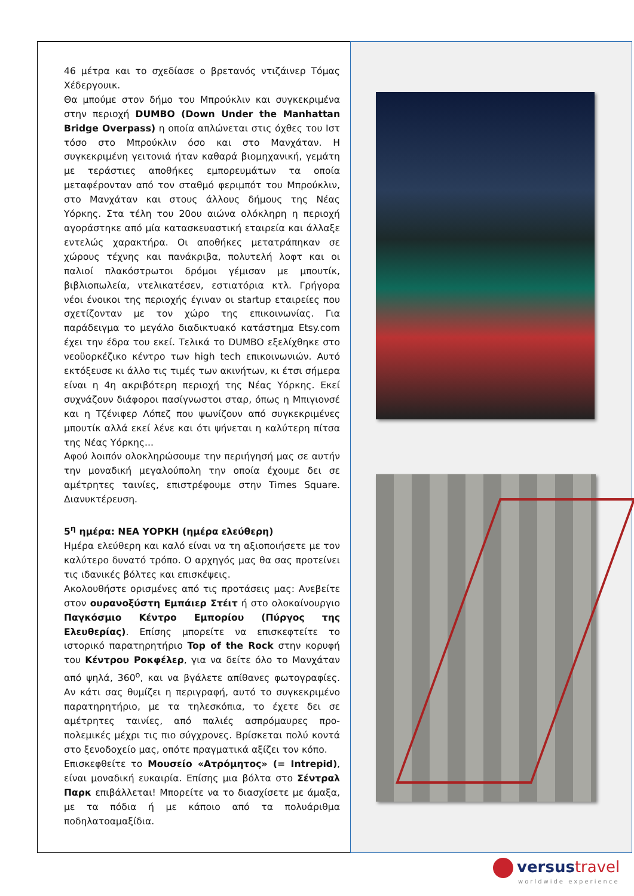46 μέτρα και το σχεδίασε ο βρετανός ντιζάινερ Τόμας Χέδεργουικ.
Θα μπούμε στον δήμο του Μπρούκλιν και συγκεκριμένα στην περιοχή DUMBO (Down Under the Manhattan Bridge Overpass) η οποία απλώνεται στις όχθες του Ιστ τόσο στο Μπρούκλιν όσο και στο Μανχάταν. Η συγκεκριμένη γειτονιά ήταν καθαρά βιομηχανική, γεμάτη με τεράστιες αποθήκες εμπορευμάτων τα οποία μεταφέρονταν από τον σταθμό φεριμπότ του Μπρούκλιν, στο Μανχάταν και στους άλλους δήμους της Νέας Υόρκης. Στα τέλη του 20ου αιώνα ολόκληρη η περιοχή αγοράστηκε από μία κατασκευαστική εταιρεία και άλλαξε εντελώς χαρακτήρα. Οι αποθήκες μετατράπηκαν σε χώρους τέχνης και πανάκριβα, πολυτελή λοφτ και οι παλιοί πλακόστρωτοι δρόμοι γέμισαν με μπουτίκ, βιβλιοπωλεία, ντελικατέσεν, εστιατόρια κτλ. Γρήγορα νέοι ένοικοι της περιοχής έγιναν οι startup εταιρείες που σχετίζονταν με τον χώρο της επικοινωνίας. Για παράδειγμα το μεγάλο διαδικτυακό κατάστημα Etsy.com έχει την έδρα του εκεί. Τελικά το DUMBO εξελίχθηκε στο νεοϋορκέζικο κέντρο των high tech επικοινωνιών. Αυτό εκτόξευσε κι άλλο τις τιμές των ακινήτων, κι έτσι σήμερα είναι η 4η ακριβότερη περιοχή της Νέας Υόρκης. Εκεί συχνάζουν διάφοροι πασίγνωστοι σταρ, όπως η Μπιγιονσέ και η Τζένιφερ Λόπεζ που ψωνίζουν από συγκεκριμένες μπουτίκ αλλά εκεί λένε και ότι ψήνεται η καλύτερη πίτσα της Νέας Υόρκης...
Αφού λοιπόν ολοκληρώσουμε την περιήγησή μας σε αυτήν την μοναδική μεγαλούπολη την οποία έχουμε δει σε αμέτρητες ταινίες, επιστρέφουμε στην Times Square. Διανυκτέρευση.
5<sup>η</sup> ημέρα: ΝΕΑ ΥΟΡΚΗ (ημέρα ελεύθερη)
Ημέρα ελεύθερη και καλό είναι να τη αξιοποιήσετε με τον καλύτερο δυνατό τρόπο. Ο αρχηγός μας θα σας προτείνει τις ιδανικές βόλτες και επισκέψεις.
Ακολουθήστε ορισμένες από τις προτάσεις μας: Ανεβείτε στον ουρανοξύστη Εμπάιερ Στέιτ ή στο ολοκαίνουργιο Παγκόσμιο Κέντρο Εμπορίου (Πύργος της Ελευθερίας). Επίσης μπορείτε να επισκεφτείτε το ιστορικό παρατηρητήριο Top of the Rock στην κορυφή του Κέντρου Ροκφέλερ, για να δείτε όλο το Μανχάταν από ψηλά, 360<sup>ο</sup>, και να βγάλετε απίθανες φωτογραφίες. Αν κάτι σας θυμίζει η περιγραφή, αυτό το συγκεκριμένο παρατηρητήριο, με τα τηλεσκόπια, το έχετε δει σε αμέτρητες ταινίες, από παλιές ασπρόμαυρες προ-πολεμικές μέχρι τις πιο σύγχρονες. Βρίσκεται πολύ κοντά στο ξενοδοχείο μας, οπότε πραγματικά αξίζει τον κόπο.
Επισκεφθείτε το Μουσείο «Ατρόμητος» (= Intrepid), είναι μοναδική ευκαιρία. Επίσης μια βόλτα στο Σέντραλ Παρκ επιβάλλεται! Μπορείτε να το διασχίσετε με άμαξα, με τα πόδια ή με κάποιο από τα πολυάριθμα ποδηλατοαμαξίδια.
versustravel
worldwide experience